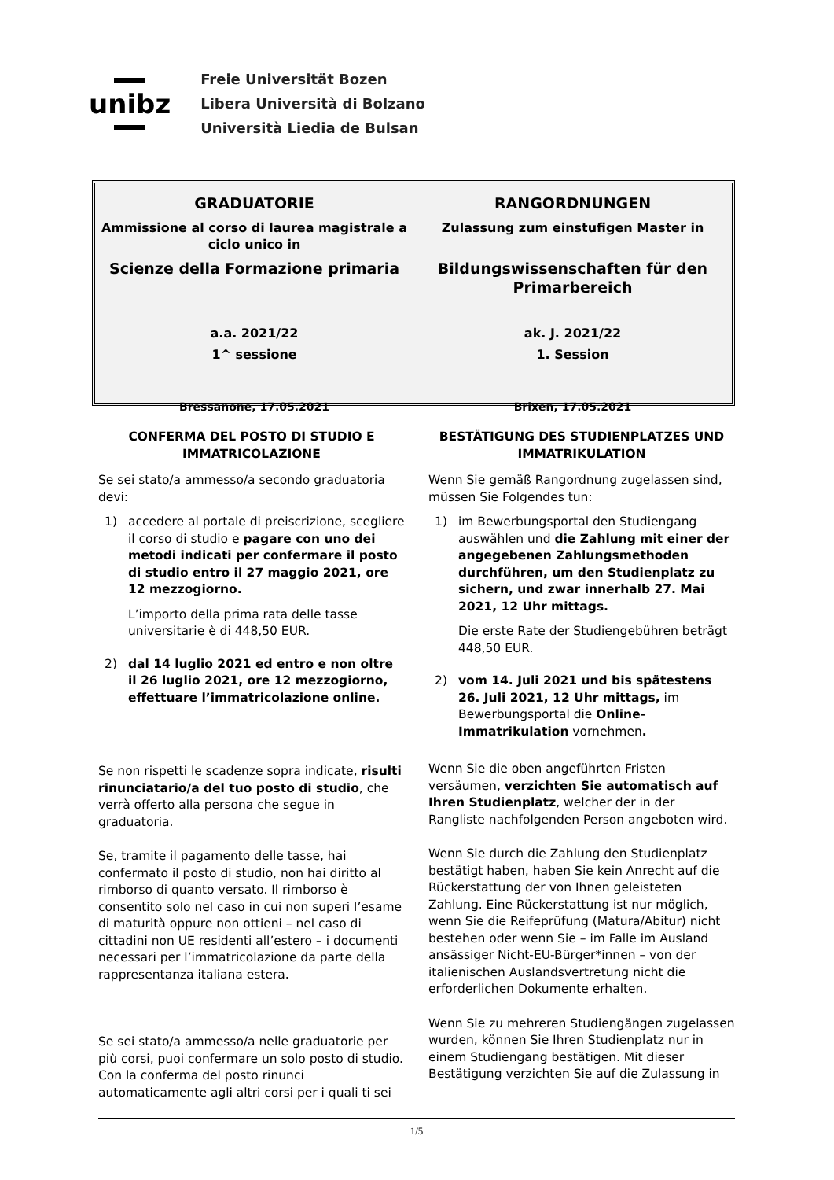unibz
Freie Universität Bozen
Libera Università di Bolzano
Università Liedia de Bulsan
GRADUATORIE
Ammissione al corso di laurea magistrale a
ciclo unico in
Scienze della Formazione primaria
a.a. 2021/22
1^ sessione
Bressanone, 17.05.2021
RANGORDNUNGEN
Zulassung zum einstufigen Master in
Bildungswissenschaften für den
Primarbereich
ak. J. 2021/22
1. Session
Brixen, 17.05.2021
CONFERMA DEL POSTO DI STUDIO E
IMMATRICOLAZIONE
Se sei stato/a ammesso/a secondo graduatoria devi:
1) accedere al portale di preiscrizione, scegliere il corso di studio e pagare con uno dei metodi indicati per confermare il posto di studio entro il 27 maggio 2021, ore 12 mezzogiorno.
L’importo della prima rata delle tasse universitarie è di 448,50 EUR.
2) dal 14 luglio 2021 ed entro e non oltre il 26 luglio 2021, ore 12 mezzogiorno, effettuare l’immatricolazione online.
Se non rispetti le scadenze sopra indicate, risulti rinunciatario/a del tuo posto di studio, che verrà offerto alla persona che segue in graduatoria.
Se, tramite il pagamento delle tasse, hai confermato il posto di studio, non hai diritto al rimborso di quanto versato. Il rimborso è consentito solo nel caso in cui non superi l’esame di maturità oppure non ottieni – nel caso di cittadini non UE residenti all’estero – i documenti necessari per l’immatricolazione da parte della rappresentanza italiana estera.
Se sei stato/a ammesso/a nelle graduatorie per più corsi, puoi confermare un solo posto di studio. Con la conferma del posto rinunci automaticamente agli altri corsi per i quali ti sei
BESTÄTIGUNG DES STUDIENPLATZES UND
IMMATRIKULATION
Wenn Sie gemäß Rangordnung zugelassen sind, müssen Sie Folgendes tun:
1) im Bewerbungsportal den Studiengang auswählen und die Zahlung mit einer der angegebenen Zahlungsmethoden durchführen, um den Studienplatz zu sichern, und zwar innerhalb 27. Mai 2021, 12 Uhr mittags.
Die erste Rate der Studiengebühren beträgt 448,50 EUR.
2) vom 14. Juli 2021 und bis spätestens 26. Juli 2021, 12 Uhr mittags, im Bewerbungsportal die Online-Immatrikulation vornehmen.
Wenn Sie die oben angeführten Fristen versäumen, verzichten Sie automatisch auf Ihren Studienplatz, welcher der in der Rangliste nachfolgenden Person angeboten wird.
Wenn Sie durch die Zahlung den Studienplatz bestätigt haben, haben Sie kein Anrecht auf die Rückerstattung der von Ihnen geleisteten Zahlung. Eine Rückerstattung ist nur möglich, wenn Sie die Reifeprüfung (Matura/Abitur) nicht bestehen oder wenn Sie – im Falle im Ausland ansässiger Nicht-EU-Bürger*innen – von der italienischen Auslandsvertretung nicht die erforderlichen Dokumente erhalten.
Wenn Sie zu mehreren Studiengängen zugelassen wurden, können Sie Ihren Studienplatz nur in einem Studiengang bestätigen. Mit dieser Bestätigung verzichten Sie auf die Zulassung in
1/5